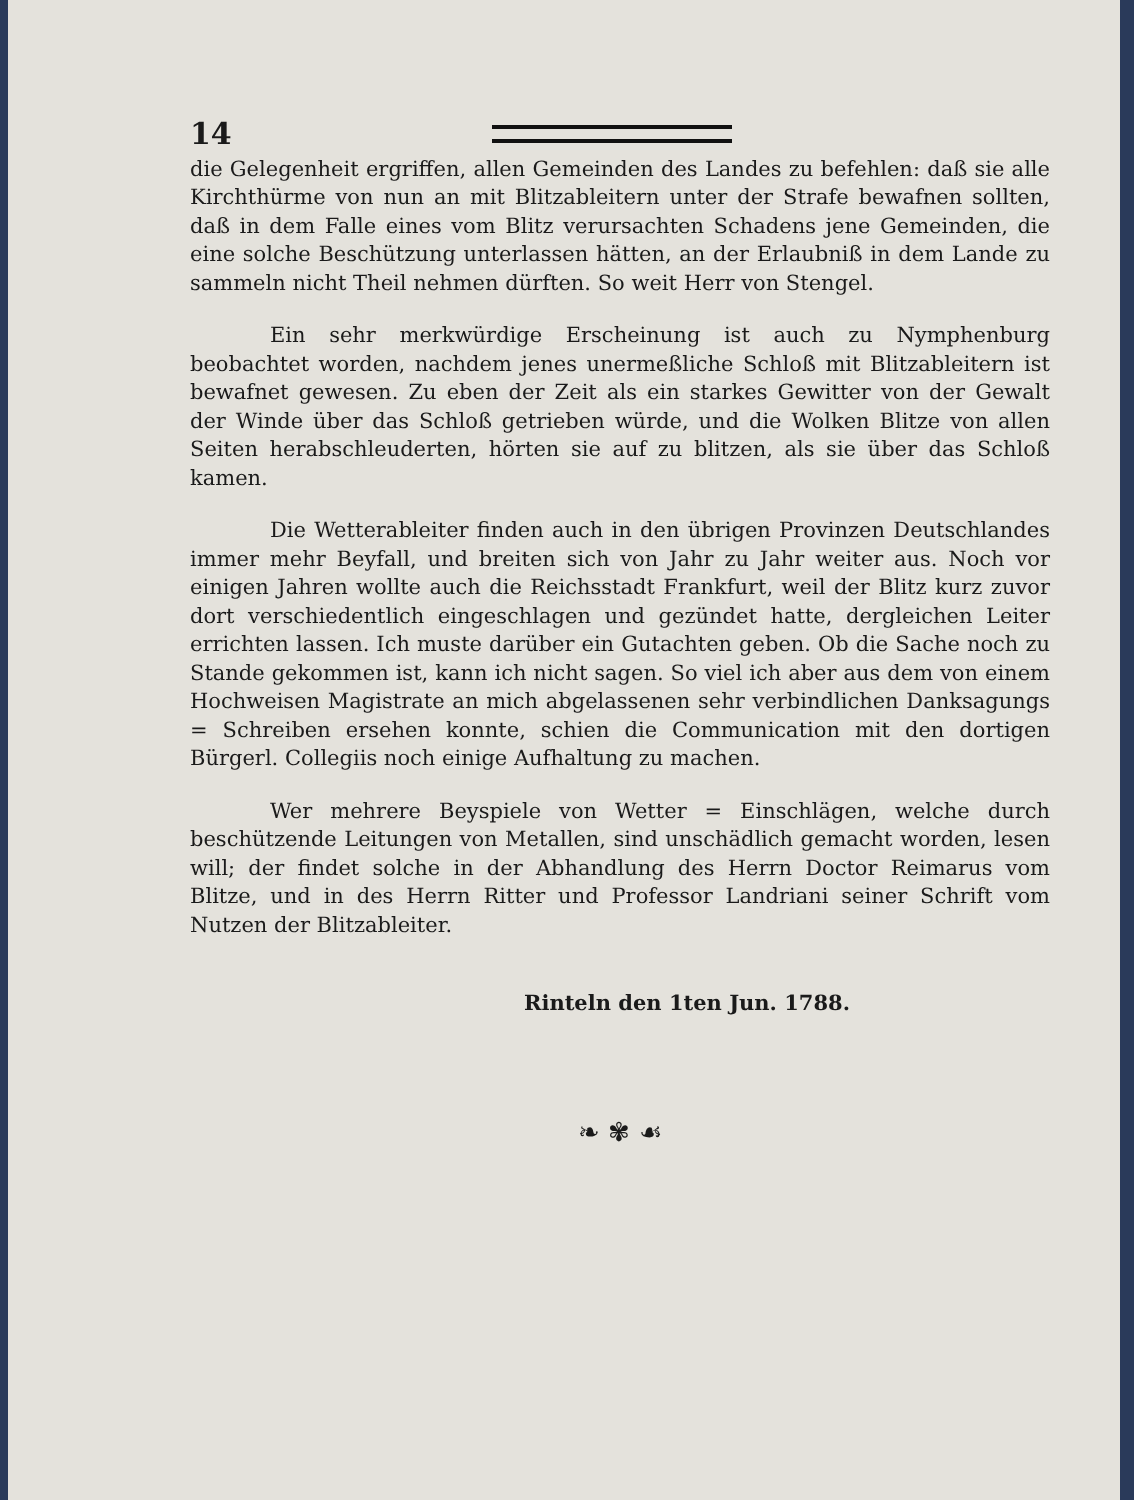14
die Gelegenheit ergriffen, allen Gemeinden des Landes zu befehlen: daß sie alle Kirchthürme von nun an mit Blitzableitern unter der Strafe bewafnen sollten, daß in dem Falle eines vom Blitz verursachten Schadens jene Gemeinden, die eine solche Beschützung unterlassen hätten, an der Erlaubniß in dem Lande zu sammeln nicht Theil nehmen dürften. So weit Herr von Stengel.
Ein sehr merkwürdige Erscheinung ist auch zu Nymphenburg beobachtet worden, nachdem jenes unermeßliche Schloß mit Blitzableitern ist bewafnet gewesen. Zu eben der Zeit als ein starkes Gewitter von der Gewalt der Winde über das Schloß getrieben würde, und die Wolken Blitze von allen Seiten herabschleuderten, hörten sie auf zu blitzen, als sie über das Schloß kamen.
Die Wetterableiter finden auch in den übrigen Provinzen Deutschlandes immer mehr Beyfall, und breiten sich von Jahr zu Jahr weiter aus. Noch vor einigen Jahren wollte auch die Reichsstadt Frankfurt, weil der Blitz kurz zuvor dort verschiedentlich eingeschlagen und gezündet hatte, dergleichen Leiter errichten lassen. Ich muste darüber ein Gutachten geben. Ob die Sache noch zu Stande gekommen ist, kann ich nicht sagen. So viel ich aber aus dem von einem Hochweisen Magistrate an mich abgelassenen sehr verbindlichen Danksagungs = Schreiben ersehen konnte, schien die Communication mit den dortigen Bürgerl. Collegiis noch einige Aufhaltung zu machen.
Wer mehrere Beyspiele von Wetter = Einschlägen, welche durch beschützende Leitungen von Metallen, sind unschädlich gemacht worden, lesen will; der findet solche in der Abhandlung des Herrn Doctor Reimarus vom Blitze, und in des Herrn Ritter und Professor Landriani seiner Schrift vom Nutzen der Blitzableiter.
Rinteln den 1ten Jun. 1788.
❧ ✾ ☙